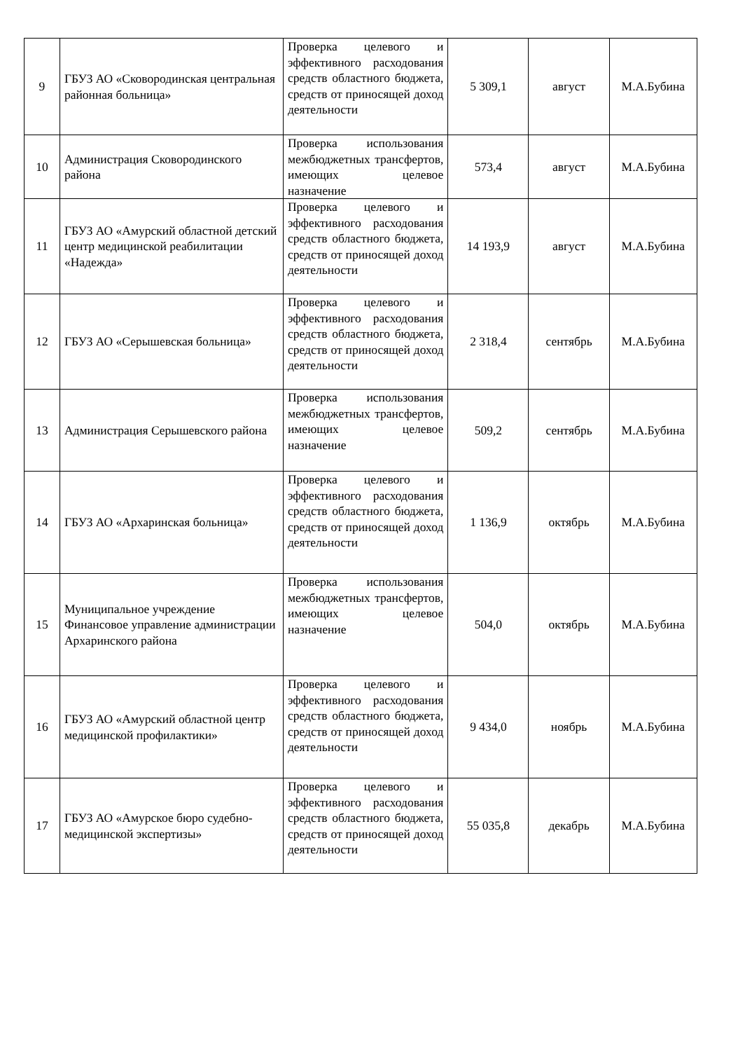| 9 | ГБУЗ АО «Сковородинская центральная районная больница» | Проверка целевого и эффективного расходования средств областного бюджета, средств от приносящей доход деятельности | 5 309,1 | август | М.А.Бубина |
| 10 | Администрация Сковородинского района | Проверка использования межбюджетных трансфертов, имеющих целевое назначение | 573,4 | август | М.А.Бубина |
| 11 | ГБУЗ АО «Амурский областной детский центр медицинской реабилитации «Надежда» | Проверка целевого и эффективного расходования средств областного бюджета, средств от приносящей доход деятельности | 14 193,9 | август | М.А.Бубина |
| 12 | ГБУЗ АО «Серышевская больница» | Проверка целевого и эффективного расходования средств областного бюджета, средств от приносящей доход деятельности | 2 318,4 | сентябрь | М.А.Бубина |
| 13 | Администрация Серышевского района | Проверка использования межбюджетных трансфертов, имеющих целевое назначение | 509,2 | сентябрь | М.А.Бубина |
| 14 | ГБУЗ АО «Архаринская больница» | Проверка целевого и эффективного расходования средств областного бюджета, средств от приносящей доход деятельности | 1 136,9 | октябрь | М.А.Бубина |
| 15 | Муниципальное учреждение Финансовое управление администрации Архаринского района | Проверка использования межбюджетных трансфертов, имеющих целевое назначение | 504,0 | октябрь | М.А.Бубина |
| 16 | ГБУЗ АО «Амурский областной центр медицинской профилактики» | Проверка целевого и эффективного расходования средств областного бюджета, средств от приносящей доход деятельности | 9 434,0 | ноябрь | М.А.Бубина |
| 17 | ГБУЗ АО «Амурское бюро судебно-медицинской экспертизы» | Проверка целевого и эффективного расходования средств областного бюджета, средств от приносящей доход деятельности | 55 035,8 | декабрь | М.А.Бубина |